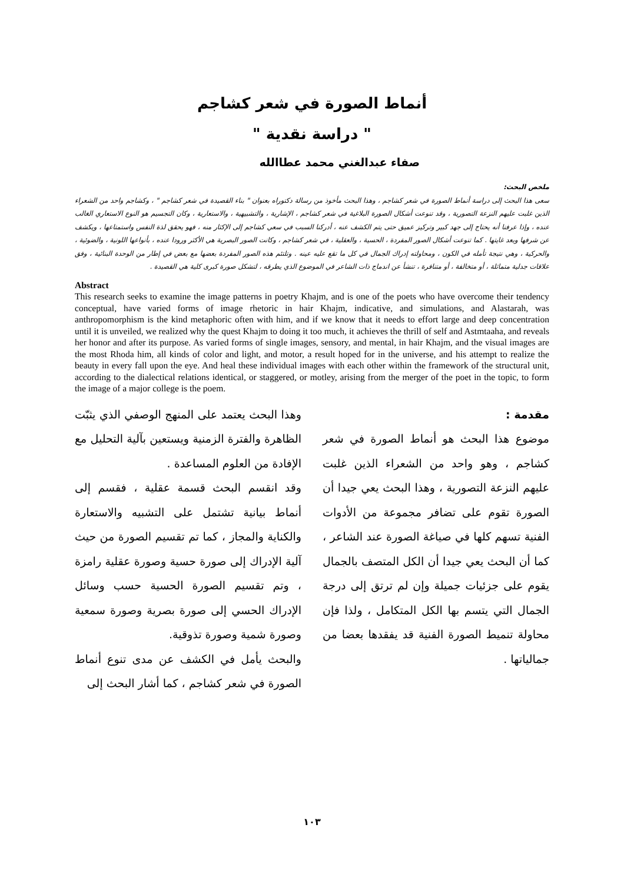أنماط الصورة في شعر كشاجم
" دراسة نقدية "
صفاء عبدالغني محمد عطاالله
ملخص البحث:
سعى هذا البحث إلى دراسة أنماط الصورة في شعر كشاجم ، وهذا البحث مأخوذ من رسالة دكتوراه بعنوان " بناء القصيدة في شعر كشاجم " ، وكشاجم واحد من الشعراء الذين غلبت عليهم النزعة التصورية ، وقد تنوعت أشكال الصورة البلاغية في شعر كشاجم ، الإشارية ، والتشبيهية ، والاستعارية ، وكان التجسيم هو النوع الاستعاري الغالب عنده ، وإذا عرفنا أنه يحتاج إلى جهد كبير وتركيز عميق حتى يتم الكشف عنه ، أدركنا السبب في سعي كشاجم إلى الإكثار منه ، فهو يحقق لذة النفس واستمتاعها ، ويكشف عن شرفها وبعد غايتها . كما تنوعت أشكال الصور المفردة ، الحسية ، والعقلية ، في شعر كشاجم ، وكانت الصور البصرية هي الأكثر ورودا عنده ، بأنواعها اللونية ، والضوئية ، والحركية ، وهي نتيجة تأمله في الكون ، ومحاولته إدراك الجمال في كل ما تقع عليه عينه . وتلتئم هذه الصور المفردة بعضها مع بعض في إطار من الوحدة البنائية ، وفق علاقات جدلية متماثلة ، أو متخالفة ، أو متنافرة ، تنشأ عن اندماج ذات الشاعر في الموضوع الذي يطرقه ، لتشكل صورة كبرى كلية هي القصيدة .
Abstract
This research seeks to examine the image patterns in poetry Khajm, and is one of the poets who have overcome their tendency conceptual, have varied forms of image rhetoric in hair Khajm, indicative, and simulations, and Alastarah, was anthropomorphism is the kind metaphoric often with him, and if we know that it needs to effort large and deep concentration until it is unveiled, we realized why the quest Khajm to doing it too much, it achieves the thrill of self and Astmtaaha, and reveals her honor and after its purpose. As varied forms of single images, sensory, and mental, in hair Khajm, and the visual images are the most Rhoda him, all kinds of color and light, and motor, a result hoped for in the universe, and his attempt to realize the beauty in every fall upon the eye. And heal these individual images with each other within the framework of the structural unit, according to the dialectical relations identical, or staggered, or motley, arising from the merger of the poet in the topic, to form the image of a major college is the poem.
مقدمة :
موضوع هذا البحث هو أنماط الصورة في شعر كشاجم ، وهو واحد من الشعراء الذين غلبت عليهم النزعة التصورية ، وهذا البحث يعي جيدا أن الصورة تقوم على تضافر مجموعة من الأدوات الفنية تسهم كلها في صياغة الصورة عند الشاعر ، كما أن البحث يعي جيدا أن الكل المتصف بالجمال يقوم على جزئيات جميلة وإن لم ترتق إلى درجة الجمال التي يتسم بها الكل المتكامل ، ولذا فإن محاولة تنميط الصورة الفنية قد يفقدها بعضا من جمالياتها .
وهذا البحث يعتمد على المنهج الوصفي الذي يثبّت الظاهرة والفترة الزمنية ويستعين بآلية التحليل مع الإفادة من العلوم المساعدة .
وقد انقسم البحث قسمة عقلية ، فقسم إلى أنماط بيانية تشتمل على التشبيه والاستعارة والكناية والمجاز ، كما تم تقسيم الصورة من حيث آلية الإدراك إلى صورة حسية وصورة عقلية رامزة ، وتم تقسيم الصورة الحسية حسب وسائل الإدراك الحسي إلى صورة بصرية وصورة سمعية وصورة شمية وصورة تذوقية.
والبحث يأمل في الكشف عن مدى تنوع أنماط الصورة في شعر كشاجم ، كما أشار البحث إلى
١٠٣